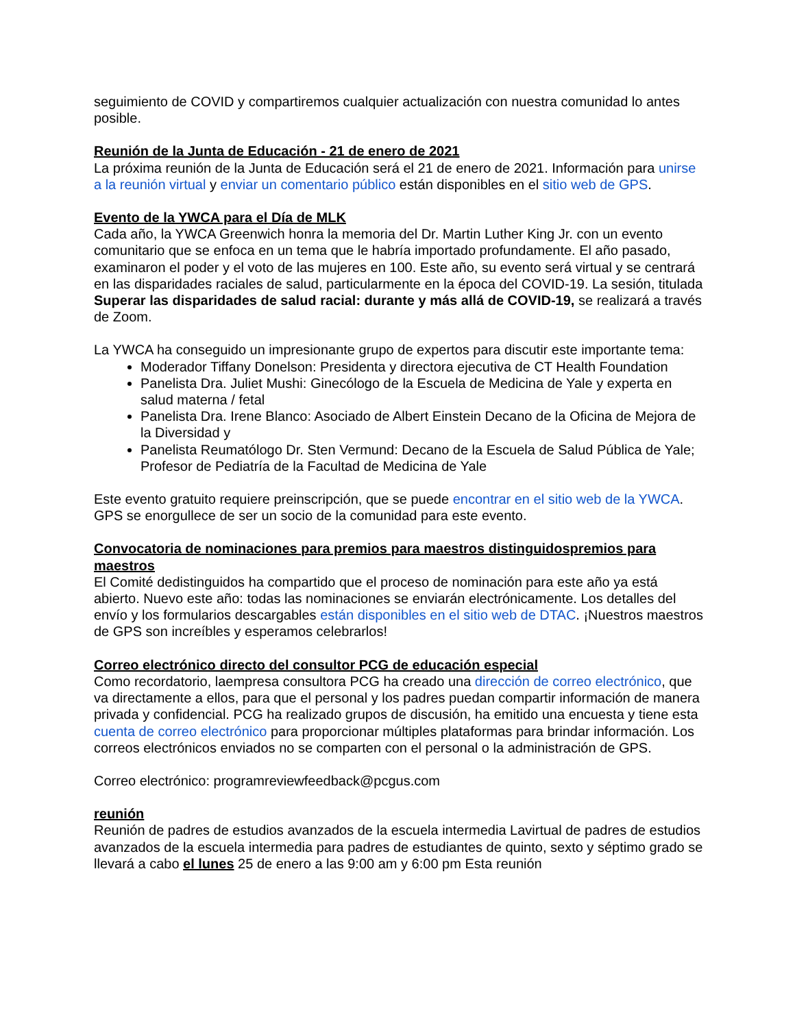seguimiento de COVID y compartiremos cualquier actualización con nuestra comunidad lo antes posible.
Reunión de la Junta de Educación - 21 de enero de 2021
La próxima reunión de la Junta de Educación será el 21 de enero de 2021. Información para unirse a la reunión virtual y enviar un comentario público están disponibles en el sitio web de GPS.
Evento de la YWCA para el Día de MLK
Cada año, la YWCA Greenwich honra la memoria del Dr. Martin Luther King Jr. con un evento comunitario que se enfoca en un tema que le habría importado profundamente. El año pasado, examinaron el poder y el voto de las mujeres en 100. Este año, su evento será virtual y se centrará en las disparidades raciales de salud, particularmente en la época del COVID-19. La sesión, titulada Superar las disparidades de salud racial: durante y más allá de COVID-19, se realizará a través de Zoom.
La YWCA ha conseguido un impresionante grupo de expertos para discutir este importante tema:
Moderador Tiffany Donelson: Presidenta y directora ejecutiva de CT Health Foundation
Panelista Dra. Juliet Mushi: Ginecólogo de la Escuela de Medicina de Yale y experta en salud materna / fetal
Panelista Dra. Irene Blanco: Asociado de Albert Einstein Decano de la Oficina de Mejora de la Diversidad y
Panelista Reumatólogo Dr. Sten Vermund: Decano de la Escuela de Salud Pública de Yale; Profesor de Pediatría de la Facultad de Medicina de Yale
Este evento gratuito requiere preinscripción, que se puede encontrar en el sitio web de la YWCA. GPS se enorgullece de ser un socio de la comunidad para este evento.
Convocatoria de nominaciones para premios para maestros distinguidospremios para maestros
El Comité dedistinguidos ha compartido que el proceso de nominación para este año ya está abierto. Nuevo este año: todas las nominaciones se enviarán electrónicamente. Los detalles del envío y los formularios descargables están disponibles en el sitio web de DTAC. ¡Nuestros maestros de GPS son increíbles y esperamos celebrarlos!
Correo electrónico directo del consultor PCG de educación especial
Como recordatorio, laempresa consultora PCG ha creado una dirección de correo electrónico, que va directamente a ellos, para que el personal y los padres puedan compartir información de manera privada y confidencial. PCG ha realizado grupos de discusión, ha emitido una encuesta y tiene esta cuenta de correo electrónico para proporcionar múltiples plataformas para brindar información. Los correos electrónicos enviados no se comparten con el personal o la administración de GPS.
Correo electrónico: programreviewfeedback@pcgus.com
reunión
Reunión de padres de estudios avanzados de la escuela intermedia Lavirtual de padres de estudios avanzados de la escuela intermedia para padres de estudiantes de quinto, sexto y séptimo grado se llevará a cabo el lunes 25 de enero a las 9:00 am y 6:00 pm Esta reunión